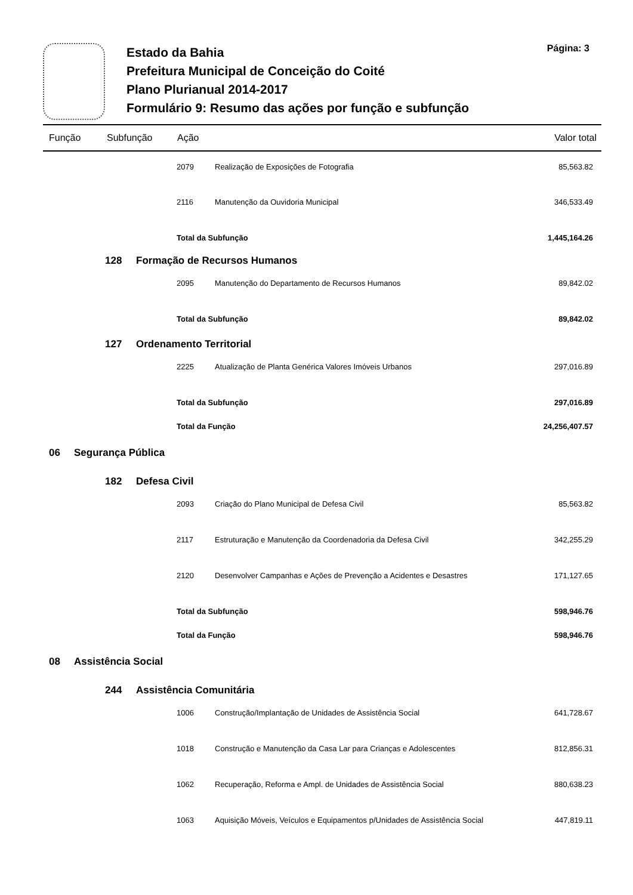Estado da Bahia
Prefeitura Municipal de Conceição do Coité
Plano Plurianual 2014-2017
Formulário 9: Resumo das ações por função e subfunção
Página: 3
| Função | | Subfunção | | Ação | | Valor total |
| --- | --- | --- | --- | --- | --- | --- |
| | | | | 2079 | Realização de Exposições de Fotografia | 85,563.82 |
| | | | | 2116 | Manutenção da Ouvidoria Municipal | 346,533.49 |
| | | | | Total da Subfunção | | 1,445,164.26 |
| | | 128 | Formação de Recursos Humanos | | | |
| | | | | 2095 | Manutenção do Departamento de Recursos Humanos | 89,842.02 |
| | | | | Total da Subfunção | | 89,842.02 |
| | | 127 | Ordenamento Territorial | | | |
| | | | | 2225 | Atualização de Planta Genérica Valores Imóveis Urbanos | 297,016.89 |
| | | | | Total da Subfunção | | 297,016.89 |
| | | | | Total da Função | | 24,256,407.57 |
| 06 | Segurança Pública | | | | | |
| | | 182 | Defesa Civil | | | |
| | | | | 2093 | Criação do Plano Municipal de Defesa Civil | 85,563.82 |
| | | | | 2117 | Estruturação e Manutenção da Coordenadoria da Defesa Civil | 342,255.29 |
| | | | | 2120 | Desenvolver Campanhas e Ações de Prevenção a Acidentes e Desastres | 171,127.65 |
| | | | | Total da Subfunção | | 598,946.76 |
| | | | | Total da Função | | 598,946.76 |
| 08 | Assistência Social | | | | | |
| | | 244 | Assistência Comunitária | | | |
| | | | | 1006 | Construção/Implantação de Unidades de Assistência Social | 641,728.67 |
| | | | | 1018 | Construção e Manutenção da Casa Lar para Crianças e Adolescentes | 812,856.31 |
| | | | | 1062 | Recuperação, Reforma e Ampl. de Unidades de Assistência Social | 880,638.23 |
| | | | | 1063 | Aquisição Móveis, Veículos e Equipamentos p/Unidades de Assistência Social | 447,819.11 |